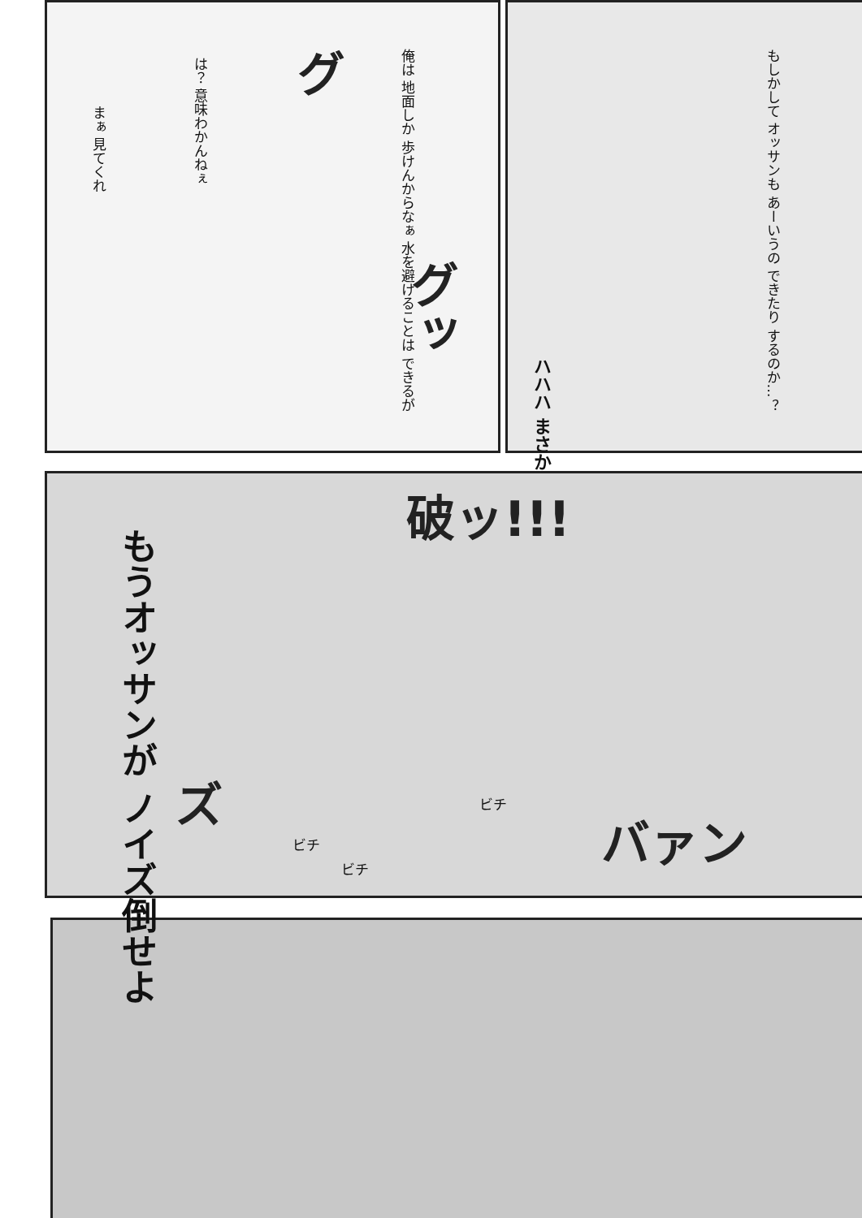俺は 地面しか 歩けんからなぁ 水を避けることは できるが
は？ 意味わかんねぇ
まぁ 見てくれ
グ
グッ
もしかして オッサンも あーいうの できたり するのか…？
ハハハ まさか
破ッ!!!
もうオッサンが ノイズ倒せよ
ビチ
ビチ
ビチ
ズ
バァン